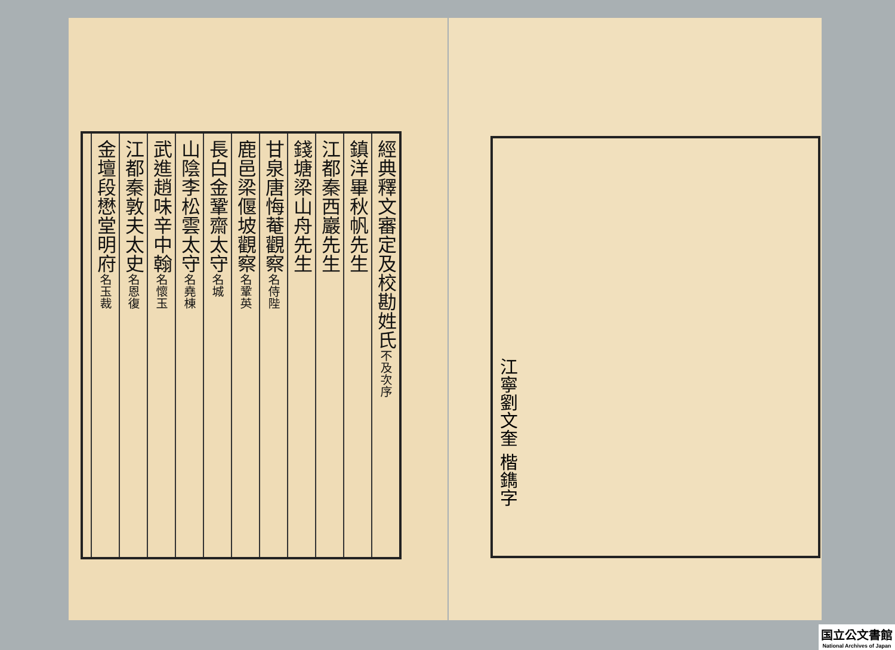經典釋文審定及校勘姓氏不及次序
鎮洋畢秋帆先生
江都秦西巖先生
錢塘梁山舟先生
甘泉唐悔菴觀察名侍陛
鹿邑梁偃坡觀察名鞏英
長白金鞏齋太守名城
山陰李松雲太守名堯棟
武進趙味辛中翰名懷玉
江都秦敦夫太史名恩復
金壇段懋堂明府名玉裁
江寧劉文奎 楷鐫字
国立公文書館
National Archives of Japan